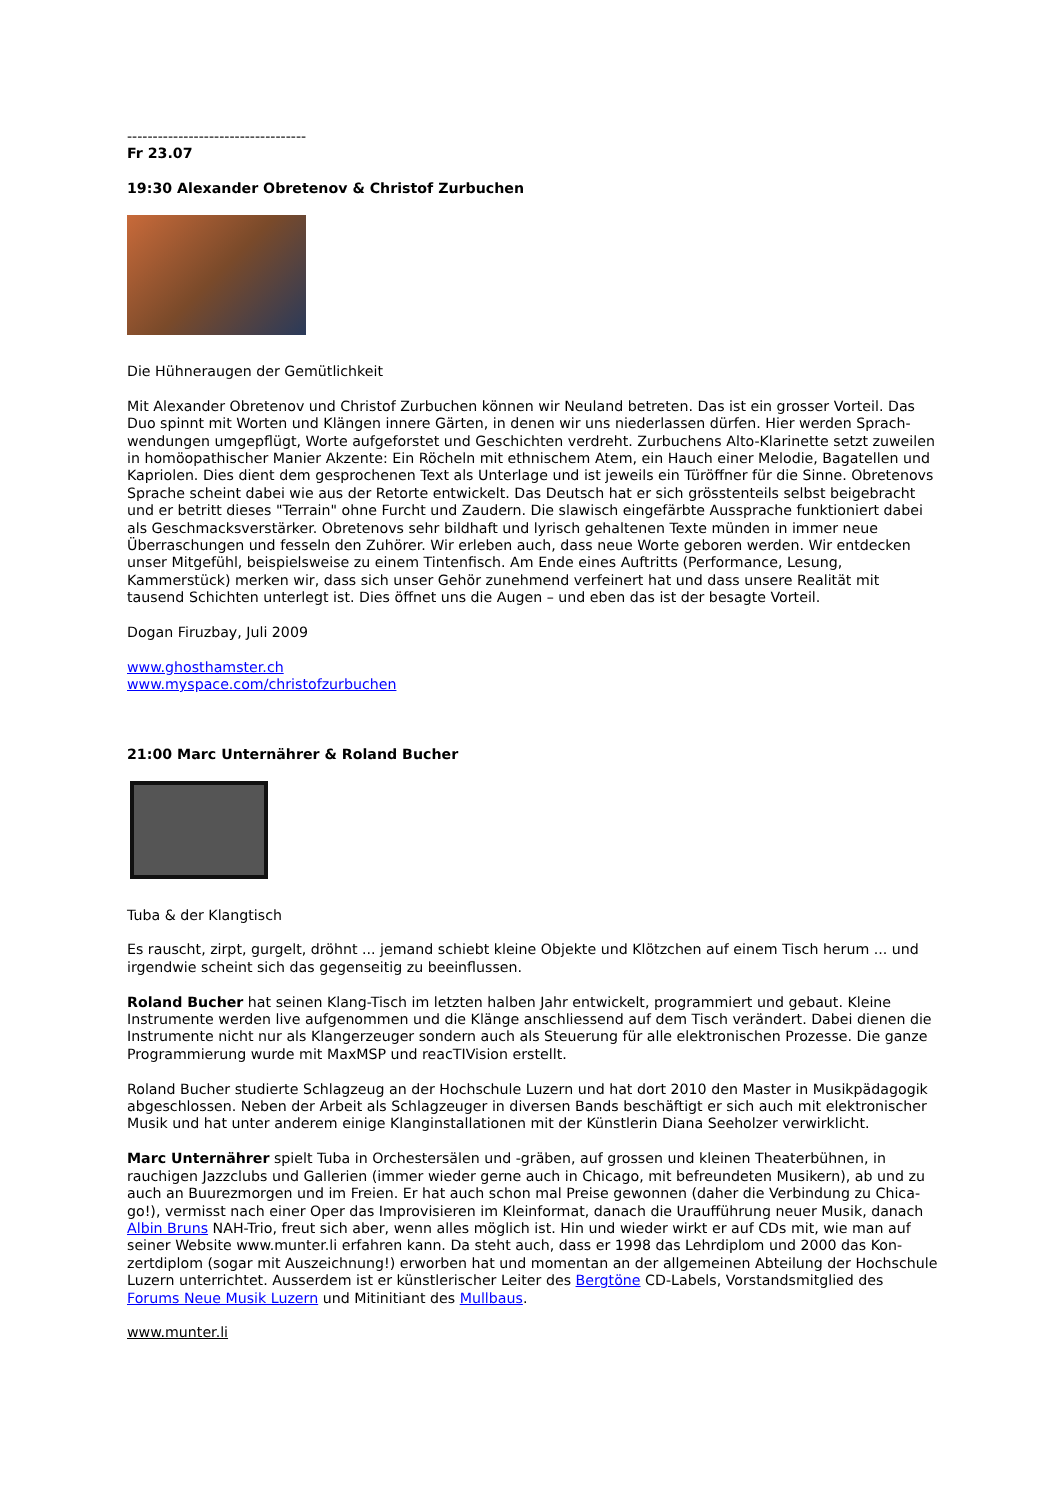-----------------------------------
Fr 23.07
19:30 Alexander Obretenov & Christof Zurbuchen
Die Hühneraugen der Gemütlichkeit
Mit Alexander Obretenov und Christof Zurbuchen können wir Neuland betreten. Das ist ein grosser Vorteil. Das Duo spinnt mit Worten und Klängen innere Gärten, in denen wir uns niederlassen dürfen. Hier werden Sprach­wendungen umgepflügt, Worte aufgeforstet und Geschichten verdreht. Zurbuchens Alto-Klarinette setzt zuwei­len in homöopathischer Manier Akzente: Ein Röcheln mit ethnischem Atem, ein Hauch einer Melodie, Bagatellen und Kapriolen. Dies dient dem gesprochenen Text als Unterlage und ist jeweils ein Türöffner für die Sinne. Obretenovs Sprache scheint dabei wie aus der Retorte entwickelt. Das Deutsch hat er sich grösstenteils selbst beigebracht und er betritt dieses "Terrain" ohne Furcht und Zaudern. Die slawisch eingefärbte Aussprache funk­tioniert dabei als Geschmacksverstärker. Obretenovs sehr bildhaft und lyrisch gehaltenen Texte münden in immer neue Überraschungen und fesseln den Zuhörer. Wir erleben auch, dass neue Worte geboren werden. Wir entdecken unser Mitgefühl, beispielsweise zu einem Tintenfisch. Am Ende eines Auftritts (Performance, Lesung, Kammerstück) merken wir, dass sich unser Gehör zunehmend verfeinert hat und dass unsere Realität mit tausend Schichten unterlegt ist. Dies öffnet uns die Augen – und eben das ist der besagte Vorteil.
Dogan Firuzbay, Juli 2009
www.ghosthamster.ch
www.myspace.com/christofzurbuchen
21:00 Marc Unternährer & Roland Bucher
Tuba & der Klangtisch
Es rauscht, zirpt, gurgelt, dröhnt ... jemand schiebt kleine Objekte und Klötzchen auf einem Tisch herum ... und irgendwie scheint sich das gegenseitig zu beeinflussen.
Roland Bucher hat seinen Klang-Tisch im letzten halben Jahr entwickelt, programmiert und gebaut. Kleine Instrumente werden live aufgenommen und die Klänge anschliessend auf dem Tisch verändert. Dabei dienen die Instrumente nicht nur als Klangerzeuger sondern auch als Steuerung für alle elektronischen Prozesse. Die ganze Programmierung wurde mit MaxMSP und reacTIVision erstellt.
Roland Bucher studierte Schlagzeug an der Hochschule Luzern und hat dort 2010 den Master in Musikpädagogik abgeschlossen. Neben der Arbeit als Schlagzeuger in diversen Bands beschäftigt er sich auch mit elektronischer Musik und hat unter anderem einige Klanginstallationen mit der Künstlerin Diana Seeholzer verwirklicht.
Marc Unternährer spielt Tuba in Orchestersälen und -gräben, auf grossen und kleinen Theaterbühnen, in rauchigen Jazzclubs und Gallerien (immer wieder gerne auch in Chicago, mit befreundeten Musikern), ab und zu auch an Buurezmorgen und im Freien. Er hat auch schon mal Preise gewonnen (daher die Verbindung zu Chica­go!), vermisst nach einer Oper das Improvisieren im Kleinformat, danach die Uraufführung neuer Musik, danach Albin Bruns NAH-Trio, freut sich aber, wenn alles möglich ist. Hin und wieder wirkt er auf CDs mit, wie man auf seiner Website www.munter.li erfahren kann. Da steht auch, dass er 1998 das Lehrdiplom und 2000 das Kon­zertdiplom (sogar mit Auszeichnung!) erworben hat und momentan an der allgemeinen Abteilung der Hoch­schule Luzern unterrichtet. Ausserdem ist er künstlerischer Leiter des Bergtöne CD-Labels, Vorstandsmitglied des Forums Neue Musik Luzern und Mitinitiant des Mullbaus.
www.munter.li